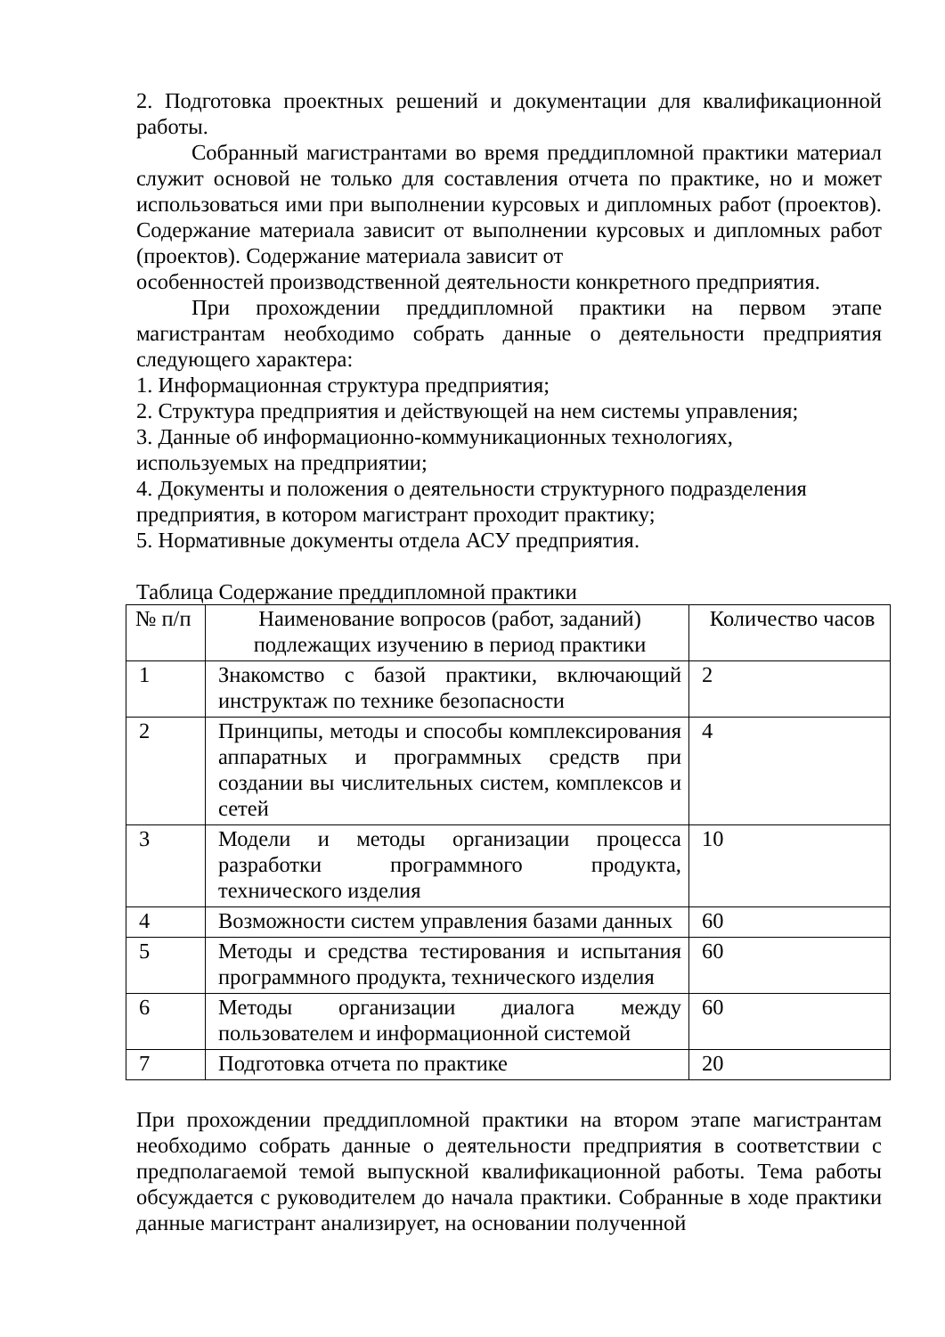2. Подготовка проектных решений и документации для квалификационной работы.
Собранный магистрантами во время преддипломной практики материал служит основой не только для составления отчета по практике, но и может использоваться ими при выполнении курсовых и дипломных работ (проектов). Содержание материала зависит от выполнении курсовых и дипломных работ (проектов). Содержание материала зависит от
особенностей производственной деятельности конкретного предприятия.
При прохождении преддипломной практики на первом этапе магистрантам необходимо собрать данные о деятельности предприятия следующего характера:
1. Информационная структура предприятия;
2. Структура предприятия и действующей на нем системы управления;
3. Данные об информационно-коммуникационных технологиях,
используемых на предприятии;
4. Документы и положения о деятельности структурного подразделения
предприятия, в котором магистрант проходит практику;
5. Нормативные документы отдела АСУ предприятия.
Таблица Содержание преддипломной практики
| № п/п | Наименование вопросов (работ, заданий) подлежащих изучению в период практики | Количество часов |
| 1 | Знакомство с базой практики, включающий инструктаж по технике безопасности | 2 |
| 2 | Принципы, методы и способы комплексирования аппаратных и программных средств при создании вы числительных систем, комплексов и сетей | 4 |
| 3 | Модели и методы организации процесса разработки программного продукта, технического изделия | 10 |
| 4 | Возможности систем управления базами данных | 60 |
| 5 | Методы и средства тестирования и испытания программного продукта, технического изделия | 60 |
| 6 | Методы организации диалога между пользователем и информационной системой | 60 |
| 7 | Подготовка отчета по практике | 20 |
При прохождении преддипломной практики на втором этапе магистрантам необходимо собрать данные о деятельности предприятия в соответствии с предполагаемой темой выпускной квалификационной работы. Тема работы обсуждается с руководителем до начала практики. Собранные в ходе практики данные магистрант анализирует, на основании полученной